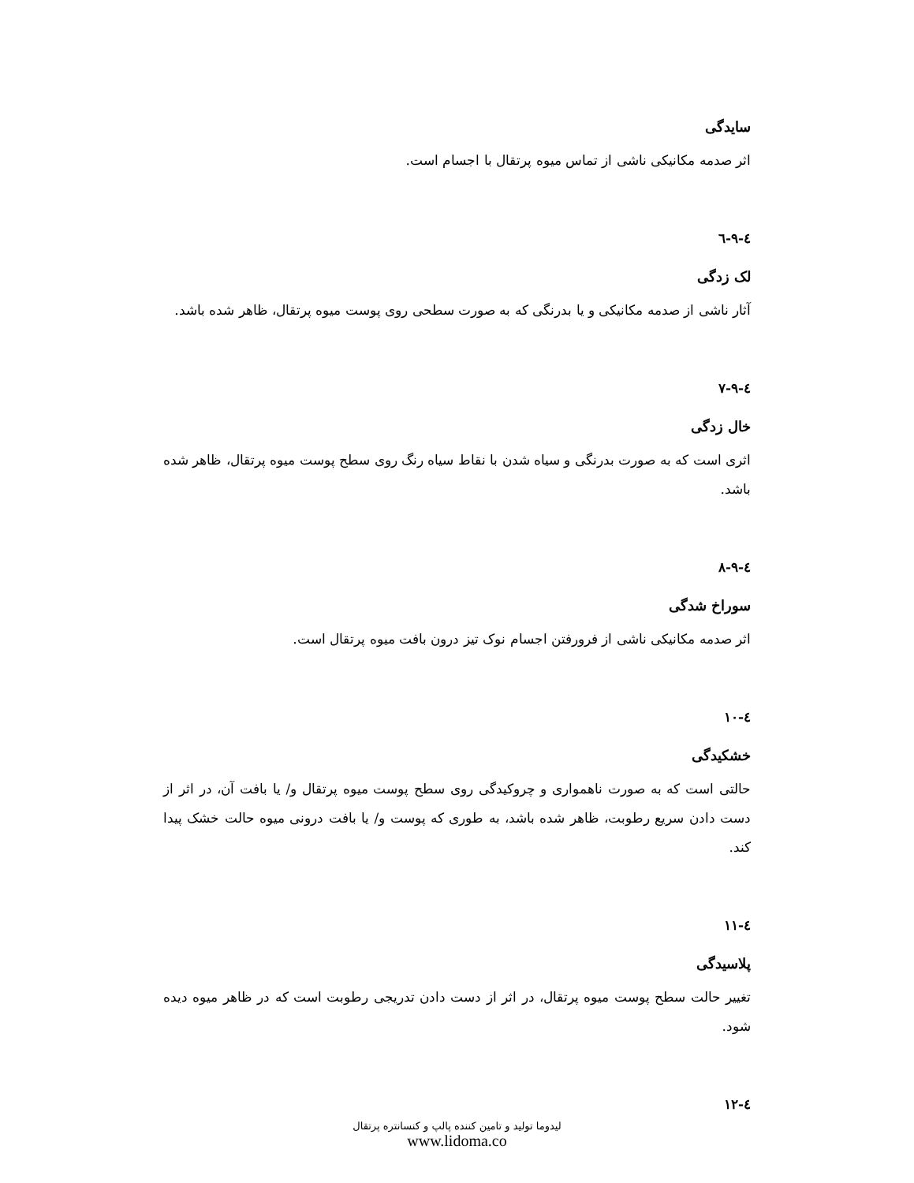سایدگی
اثر صدمه مکانیکی ناشی از تماس میوه پرتقال با اجسام است.
٤-٩-٦
لک زدگی
آثار ناشی از صدمه مکانیکی و یا بدرنگی که به صورت سطحی روی پوست میوه پرتقال، ظاهر شده باشد.
٤-٩-٧
خال زدگی
اثری است که به صورت بدرنگی و سیاه شدن با نقاط سیاه رنگ روی سطح پوست میوه پرتقال، ظاهر شده باشد.
٤-٩-٨
سوراخ شدگی
اثر صدمه مکانیکی ناشی از فرورفتن اجسام نوک تیز درون بافت میوه پرتقال است.
٤-١٠
خشکیدگی
حالتی است که به صورت ناهمواری و چروکیدگی روی سطح پوست میوه پرتقال و/ یا بافت آن، در اثر از دست دادن سریع رطوبت، ظاهر شده باشد، به طوری که پوست و/ یا بافت درونی میوه حالت خشک پیدا کند.
٤-١١
پلاسیدگی
تغییر حالت سطح پوست میوه پرتقال، در اثر از دست دادن تدریجی رطوبت است که در ظاهر میوه دیده شود.
٤-١٢
لیدوما تولید و تامین کننده پالپ و کنسانتره پرتقال
www.lidoma.co